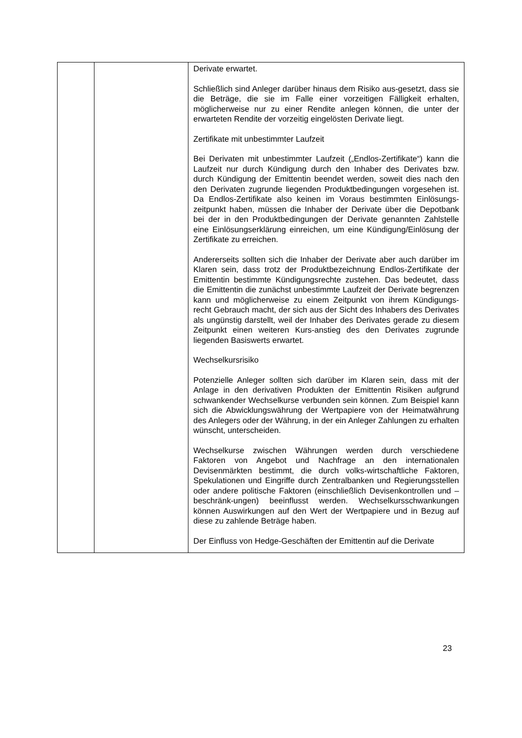| | | Derivate erwartet. Schließlich sind Anleger darüber hinaus dem Risiko aus-gesetzt, dass sie die Beträge, die sie im Falle einer vorzeitigen Fälligkeit erhalten, möglicherweise nur zu einer Rendite anlegen können, die unter der erwarteten Rendite der vorzeitig eingelösten Derivate liegt. Zertifikate mit unbestimmter Laufzeit Bei Derivaten mit unbestimmter Laufzeit („Endlos-Zertifikate“) kann die Laufzeit nur durch Kündigung durch den Inhaber des Derivates bzw. durch Kündigung der Emittentin beendet werden, soweit dies nach den den Derivaten zugrunde liegenden Produktbedingungen vorgesehen ist. Da Endlos-Zertifikate also keinen im Voraus bestimmten Einlösungs-zeitpunkt haben, müssen die Inhaber der Derivate über die Depotbank bei der in den Produktbedingungen der Derivate genannten Zahlstelle eine Einlösungserklärung einreichen, um eine Kündigung/Einlösung der Zertifikate zu erreichen. Andererseits sollten sich die Inhaber der Derivate aber auch darüber im Klaren sein, dass trotz der Produktbezeichnung Endlos-Zertifikate der Emittentin bestimmte Kündigungsrechte zustehen. Das bedeutet, dass die Emittentin die zunächst unbestimmte Laufzeit der Derivate begrenzen kann und möglicherweise zu einem Zeitpunkt von ihrem Kündigungs-recht Gebrauch macht, der sich aus der Sicht des Inhabers des Derivates als ungünstig darstellt, weil der Inhaber des Derivates gerade zu diesem Zeitpunkt einen weiteren Kurs-anstieg des den Derivates zugrunde liegenden Basiswerts erwartet. Wechselkursrisiko Potenzielle Anleger sollten sich darüber im Klaren sein, dass mit der Anlage in den derivativen Produkten der Emittentin Risiken aufgrund schwankender Wechselkurse verbunden sein können. Zum Beispiel kann sich die Abwicklungswährung der Wertpapiere von der Heimatwährung des Anlegers oder der Währung, in der ein Anleger Zahlungen zu erhalten wünscht, unterscheiden. Wechselkurse zwischen Währungen werden durch verschiedene Faktoren von Angebot und Nachfrage an den internationalen Devisenmärkten bestimmt, die durch volks-wirtschaftliche Faktoren, Spekulationen und Eingriffe durch Zentralbanken und Regierungsstellen oder andere politische Faktoren (einschließlich Devisenkontrollen und –beschränk-ungen) beeinflusst werden. Wechselkursschwankungen können Auswirkungen auf den Wert der Wertpapiere und in Bezug auf diese zu zahlende Beträge haben. Der Einfluss von Hedge-Geschäften der Emittentin auf die Derivate |
23